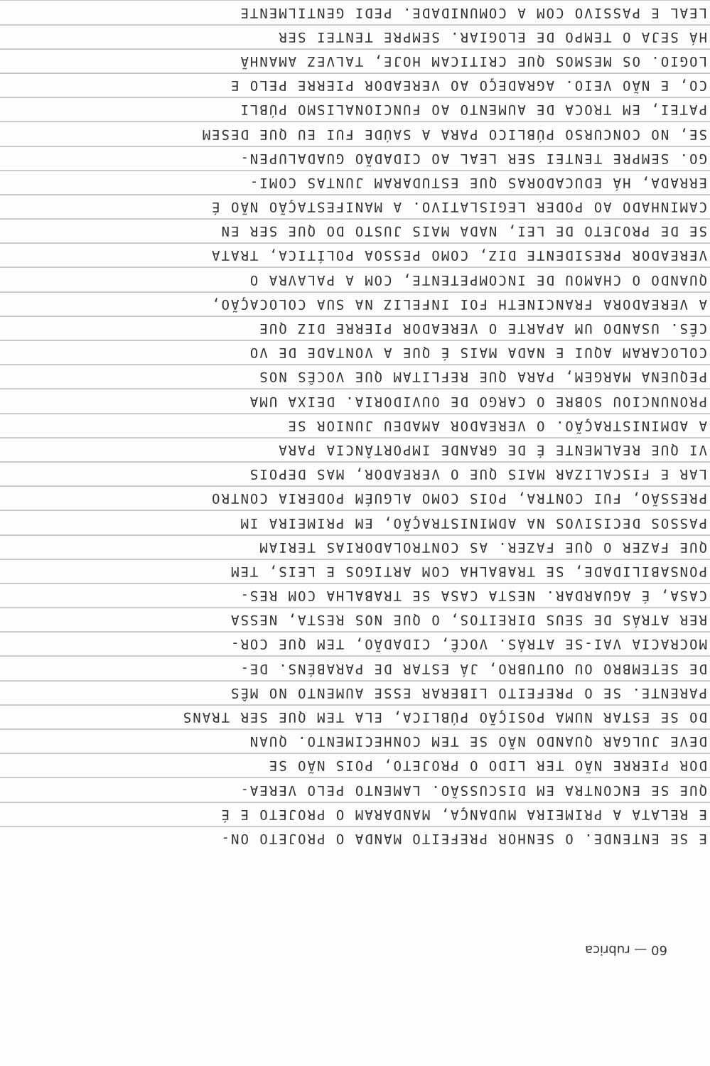E SE ENTENDE. O SENHOR PREFEITO MANDA O PROJETO ON-
E RELATA A PRIMEIRA MUDANÇA, MANDARAM O PROJETO E É
QUE SE ENCONTRA EM DISCUSSÃO. LAMENTO PELO VEREA-
DOR PIERRE NÃO TER LIDO O PROJETO, POIS NÃO SE
DEVE JULGAR QUANDO NÃO SE TEM CONHECIMENTO. QUAN
DO SE ESTAR NUMA POSIÇÃO PÚBLICA, ELA TEM QUE SER TRANS
PARENTE. SE O PREFEITO LIBERAR ESSE AUMENTO NO MÊS
DE SETEMBRO OU OUTUBRO, JÁ ESTAR DE PARABÉNS. DE-
MOCRACIA VAI-SE ATRÁS. VOCÊ, CIDADÃO, TEM QUE COR-
RER ATRÁS DE SEUS DIREITOS, O QUE NOS RESTA, NESSA
CASA, É AGUARDAR. NESTA CASA SE TRABALHA COM RES-
PONSABILIDADE, SE TRABALHA COM ARTIGOS E LEIS, TEM
QUE FAZER O QUE FAZER. AS CONTROLADORIAS TERIAM
PASSOS DECISIVOS NA ADMINISTRAÇÃO, EM PRIMEIRA IM
PRESSÃO, FUI CONTRA, POIS COMO ALGUÉM PODERIA CONTRO
LAR E FISCALIZAR MAIS QUE O VEREADOR, MAS DEPOIS
VI QUE REALMENTE É DE GRANDE IMPORTÂNCIA PARA
A ADMINISTRAÇÃO. O VEREADOR AMADEU JUNIOR SE
PRONUNCIOU SOBRE O CARGO DE OUVIDORIA. DEIXA UMA
PEQUENA MARGEM, PARA QUE REFLITAM QUE VOCÊS NOS
COLOCARAM AQUI E NADA MAIS É QUE A VONTADE DE VO
CÊS. USANDO UM APARTE O VEREADOR PIERRE DIZ QUE
A VEREADORA FRANCINETH FOI INFELIZ NA SUA COLOCAÇÃO,
QUANDO O CHAMOU DE INCOMPETENTE, COM A PALAVRA O
VEREADOR PRESIDENTE DIZ, COMO PESSOA POLÍTICA, TRATA
SE DE PROJETO DE LEI, NADA MAIS JUSTO DO QUE SER EN
CAMINHADO AO PODER LEGISLATIVO. A MANIFESTAÇÃO NÃO É
ERRADA, HÁ EDUCADORAS QUE ESTUDARAM JUNTAS COMI-
GO. SEMPRE TENTEI SER LEAL AO CIDADÃO GUADALUPEN-
SE, NO CONCURSO PÚBLICO PARA A SAÚDE FUI EU QUE DESEM
PATEI, EM TROCA DE AUMENTO AO FUNCIONALISMO PÚBLI
CO, E NÃO VEIO. AGRADEÇO AO VEREADOR PIERRE PELO E
LOGIO. OS MESMOS QUE CRITICAM HOJE, TALVEZ AMANHÃ
HÁ SEJA O TEMPO DE ELOGIAR. SEMPRE TENTEI SER
LEAL E PASSIVO COM A COMUNIDADE. PEDI GENTILMENTE
60 — rubrica